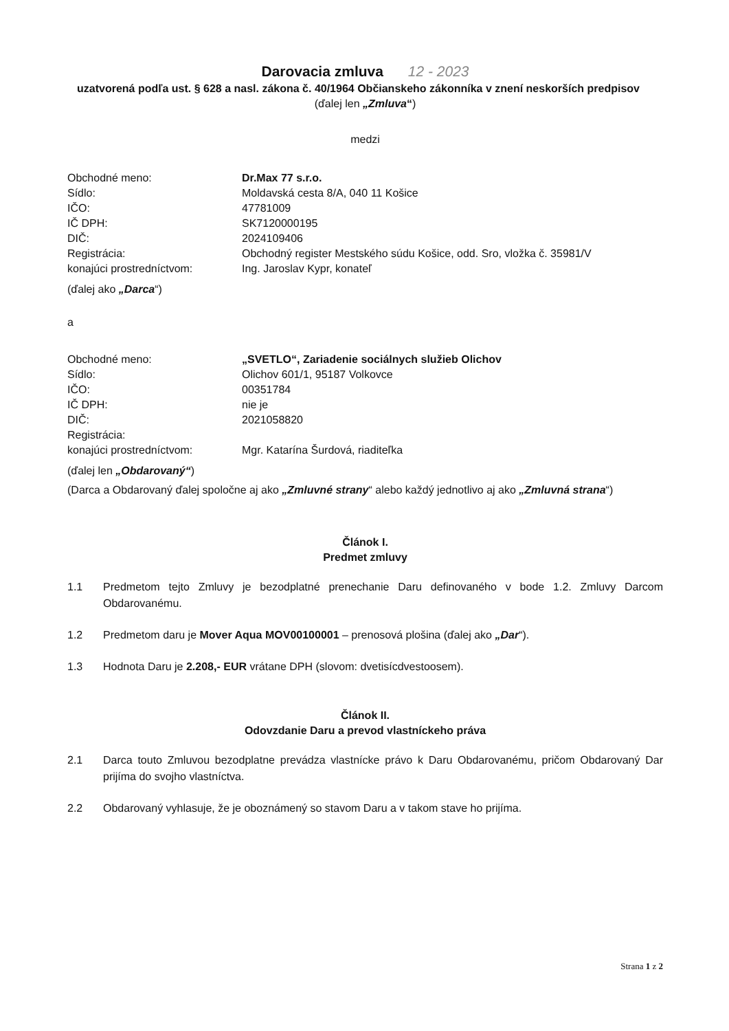Darovacia zmluva 12 - 2023
uzatvorená podľa ust. § 628 a nasl. zákona č. 40/1964 Občianskeho zákonníka v znení neskorších predpisov
(ďalej len „Zmluva“)
medzi
| Obchodné meno: | Dr.Max 77 s.r.o. |
| Sídlo: | Moldavská cesta 8/A, 040 11 Košice |
| IČO: | 47781009 |
| IČ DPH: | SK7120000195 |
| DIČ: | 2024109406 |
| Registrácia: | Obchodný register Mestského súdu Košice, odd. Sro, vložka č. 35981/V |
| konajúci prostredníctvom: | Ing. Jaroslav Kypr, konateľ |
(ďalej ako „Darca“)
a
| Obchodné meno: | „SVETLO“, Zariadenie sociálnych služieb Olichov |
| Sídlo: | Olichov 601/1, 95187 Volkovce |
| IČO: | 00351784 |
| IČ DPH: | nie je |
| DIČ: | 2021058820 |
| Registrácia: | |
| konajúci prostredníctvom: | Mgr. Katarína Šurdová, riaditeľka |
(ďalej len „Obdarovaný“)
(Darca a Obdarovaný ďalej spoločne aj ako „Zmluvné strany“ alebo každý jednotlivo aj ako „Zmluvná strana“)
Článok I.
Predmet zmluvy
1.1 Predmetom tejto Zmluvy je bezodplatné prenechanie Daru definovaného v bode 1.2. Zmluvy Darcom Obdarovanému.
1.2 Predmetom daru je Mover Aqua MOV00100001 – prenosová plošina (ďalej ako „Dar“).
1.3 Hodnota Daru je 2.208,- EUR vrátane DPH (slovom: dvetisícdvestoosem).
Článok II.
Odovzdanie Daru a prevod vlastníckeho práva
2.1 Darca touto Zmluvou bezodplatne prevádza vlastnícke právo k Daru Obdarovanému, pričom Obdarovaný Dar prijíma do svojho vlastníctva.
2.2 Obdarovaný vyhlasuje, že je oboznámený so stavom Daru a v takom stave ho prijíma.
Strana 1 z 2